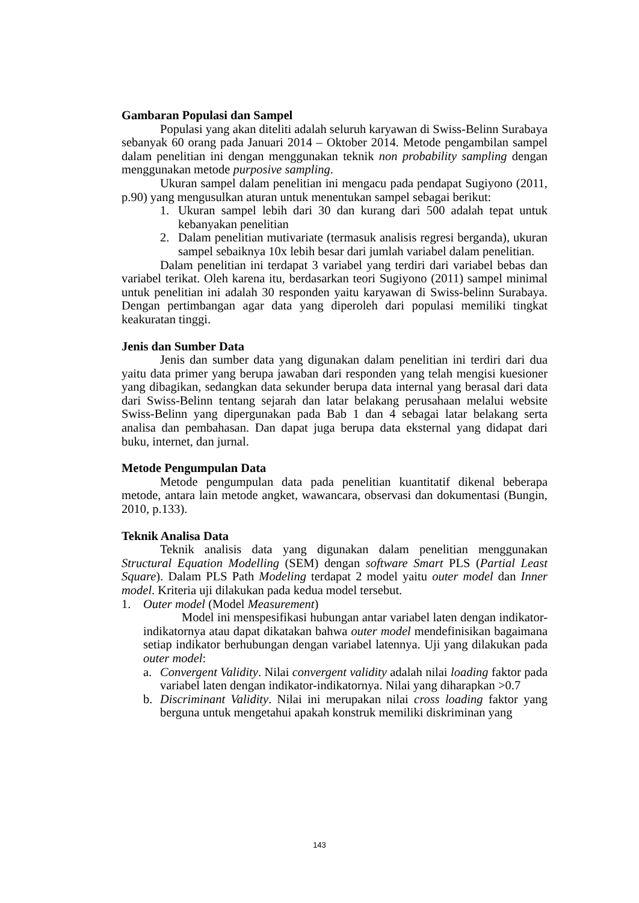Gambaran Populasi dan Sampel
Populasi yang akan diteliti adalah seluruh karyawan di Swiss-Belinn Surabaya sebanyak 60 orang pada Januari 2014 – Oktober 2014. Metode pengambilan sampel dalam penelitian ini dengan menggunakan teknik non probability sampling dengan menggunakan metode purposive sampling.
Ukuran sampel dalam penelitian ini mengacu pada pendapat Sugiyono (2011, p.90) yang mengusulkan aturan untuk menentukan sampel sebagai berikut:
1. Ukuran sampel lebih dari 30 dan kurang dari 500 adalah tepat untuk kebanyakan penelitian
2. Dalam penelitian mutivariate (termasuk analisis regresi berganda), ukuran sampel sebaiknya 10x lebih besar dari jumlah variabel dalam penelitian.
Dalam penelitian ini terdapat 3 variabel yang terdiri dari variabel bebas dan variabel terikat. Oleh karena itu, berdasarkan teori Sugiyono (2011) sampel minimal untuk penelitian ini adalah 30 responden yaitu karyawan di Swiss-belinn Surabaya. Dengan pertimbangan agar data yang diperoleh dari populasi memiliki tingkat keakuratan tinggi.
Jenis dan Sumber Data
Jenis dan sumber data yang digunakan dalam penelitian ini terdiri dari dua yaitu data primer yang berupa jawaban dari responden yang telah mengisi kuesioner yang dibagikan, sedangkan data sekunder berupa data internal yang berasal dari data dari Swiss-Belinn tentang sejarah dan latar belakang perusahaan melalui website Swiss-Belinn yang dipergunakan pada Bab 1 dan 4 sebagai latar belakang serta analisa dan pembahasan. Dan dapat juga berupa data eksternal yang didapat dari buku, internet, dan jurnal.
Metode Pengumpulan Data
Metode pengumpulan data pada penelitian kuantitatif dikenal beberapa metode, antara lain metode angket, wawancara, observasi dan dokumentasi (Bungin, 2010, p.133).
Teknik Analisa Data
Teknik analisis data yang digunakan dalam penelitian menggunakan Structural Equation Modelling (SEM) dengan software Smart PLS (Partial Least Square). Dalam PLS Path Modeling terdapat 2 model yaitu outer model dan Inner model. Kriteria uji dilakukan pada kedua model tersebut.
1. Outer model (Model Measurement)
Model ini menspesifikasi hubungan antar variabel laten dengan indikator-indikatornya atau dapat dikatakan bahwa outer model mendefinisikan bagaimana setiap indikator berhubungan dengan variabel latennya. Uji yang dilakukan pada outer model:
a. Convergent Validity. Nilai convergent validity adalah nilai loading faktor pada variabel laten dengan indikator-indikatornya. Nilai yang diharapkan >0.7
b. Discriminant Validity. Nilai ini merupakan nilai cross loading faktor yang berguna untuk mengetahui apakah konstruk memiliki diskriminan yang
143